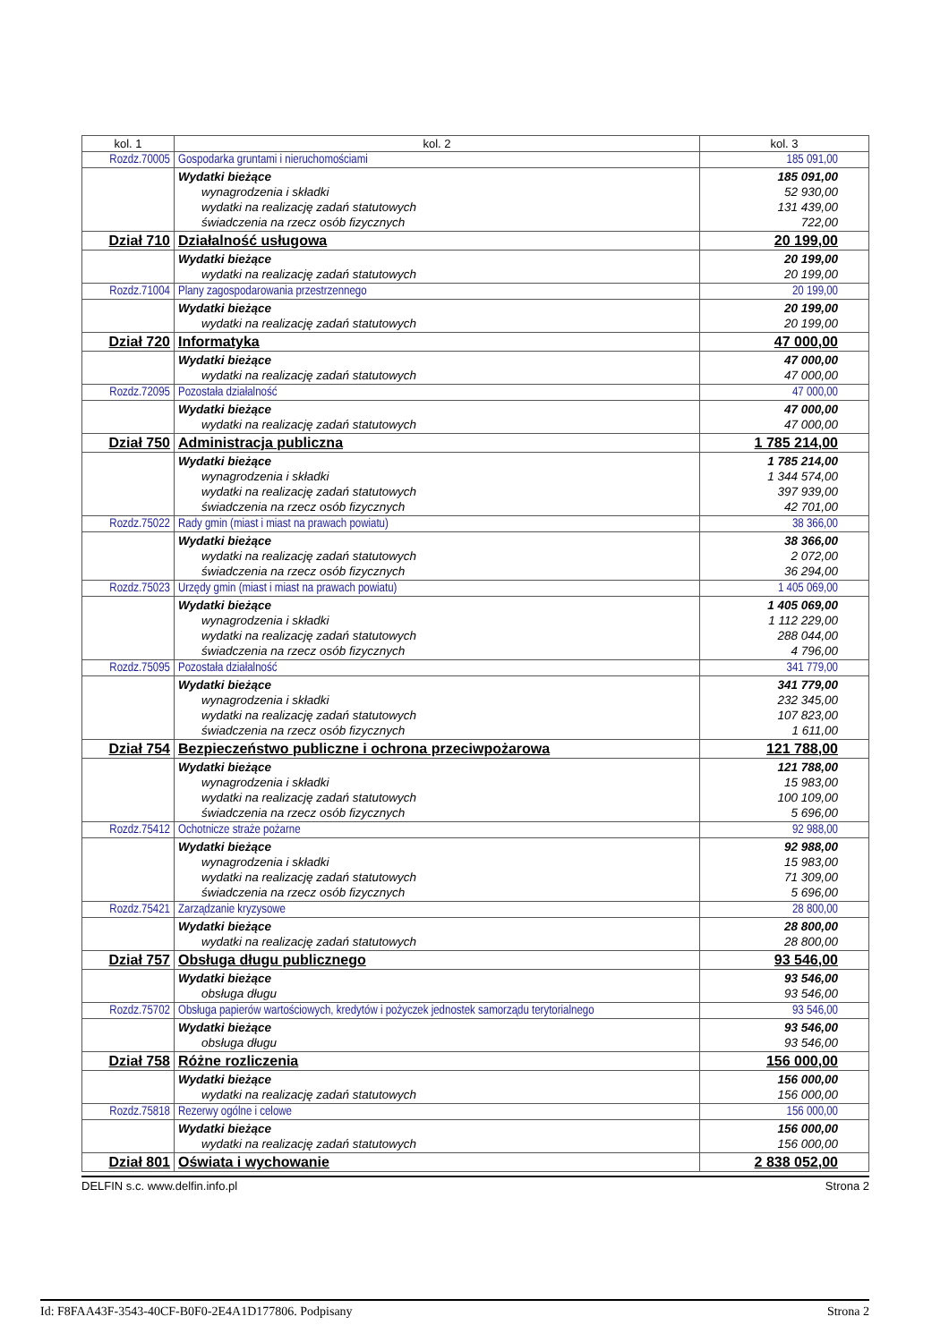| kol. 1 | kol. 2 | kol. 3 |
| --- | --- | --- |
| Rozdz.70005 | Gospodarka gruntami i nieruchomościami | 185 091,00 |
| | Wydatki bieżące wynagrodzenia i składki wydatki na realizację zadań statutowych świadczenia na rzecz osób fizycznych | 185 091,00 52 930,00 131 439,00 722,00 |
| Dział 710 | Działalność usługowa | 20 199,00 |
| | Wydatki bieżące wydatki na realizację zadań statutowych | 20 199,00 20 199,00 |
| Rozdz.71004 | Plany zagospodarowania przestrzennego | 20 199,00 |
| | Wydatki bieżące wydatki na realizację zadań statutowych | 20 199,00 20 199,00 |
| Dział 720 | Informatyka | 47 000,00 |
| | Wydatki bieżące wydatki na realizację zadań statutowych | 47 000,00 47 000,00 |
| Rozdz.72095 | Pozostała działalność | 47 000,00 |
| | Wydatki bieżące wydatki na realizację zadań statutowych | 47 000,00 47 000,00 |
| Dział 750 | Administracja publiczna | 1 785 214,00 |
| | Wydatki bieżące wynagrodzenia i składki wydatki na realizację zadań statutowych świadczenia na rzecz osób fizycznych | 1 785 214,00 1 344 574,00 397 939,00 42 701,00 |
| Rozdz.75022 | Rady gmin (miast i miast na prawach powiatu) | 38 366,00 |
| | Wydatki bieżące wydatki na realizację zadań statutowych świadczenia na rzecz osób fizycznych | 38 366,00 2 072,00 36 294,00 |
| Rozdz.75023 | Urzędy gmin (miast i miast na prawach powiatu) | 1 405 069,00 |
| | Wydatki bieżące wynagrodzenia i składki wydatki na realizację zadań statutowych świadczenia na rzecz osób fizycznych | 1 405 069,00 1 112 229,00 288 044,00 4 796,00 |
| Rozdz.75095 | Pozostała działalność | 341 779,00 |
| | Wydatki bieżące wynagrodzenia i składki wydatki na realizację zadań statutowych świadczenia na rzecz osób fizycznych | 341 779,00 232 345,00 107 823,00 1 611,00 |
| Dział 754 | Bezpieczeństwo publiczne i ochrona przeciwpożarowa | 121 788,00 |
| | Wydatki bieżące wynagrodzenia i składki wydatki na realizację zadań statutowych świadczenia na rzecz osób fizycznych | 121 788,00 15 983,00 100 109,00 5 696,00 |
| Rozdz.75412 | Ochotnicze straże pożarne | 92 988,00 |
| | Wydatki bieżące wynagrodzenia i składki wydatki na realizację zadań statutowych świadczenia na rzecz osób fizycznych | 92 988,00 15 983,00 71 309,00 5 696,00 |
| Rozdz.75421 | Zarządzanie kryzysowe | 28 800,00 |
| | Wydatki bieżące wydatki na realizację zadań statutowych | 28 800,00 28 800,00 |
| Dział 757 | Obsługa długu publicznego | 93 546,00 |
| | Wydatki bieżące obsługa długu | 93 546,00 93 546,00 |
| Rozdz.75702 | Obsługa papierów wartościowych, kredytów i pożyczek jednostek samorządu terytorialnego | 93 546,00 |
| | Wydatki bieżące obsługa długu | 93 546,00 93 546,00 |
| Dział 758 | Różne rozliczenia | 156 000,00 |
| | Wydatki bieżące wydatki na realizację zadań statutowych | 156 000,00 156 000,00 |
| Rozdz.75818 | Rezerwy ogólne i celowe | 156 000,00 |
| | Wydatki bieżące wydatki na realizację zadań statutowych | 156 000,00 156 000,00 |
| Dział 801 | Oświata i wychowanie | 2 838 052,00 |
DELFIN s.c. www.delfin.info.pl Strona 2
Id: F8FAA43F-3543-40CF-B0F0-2E4A1D177806. Podpisany Strona 2